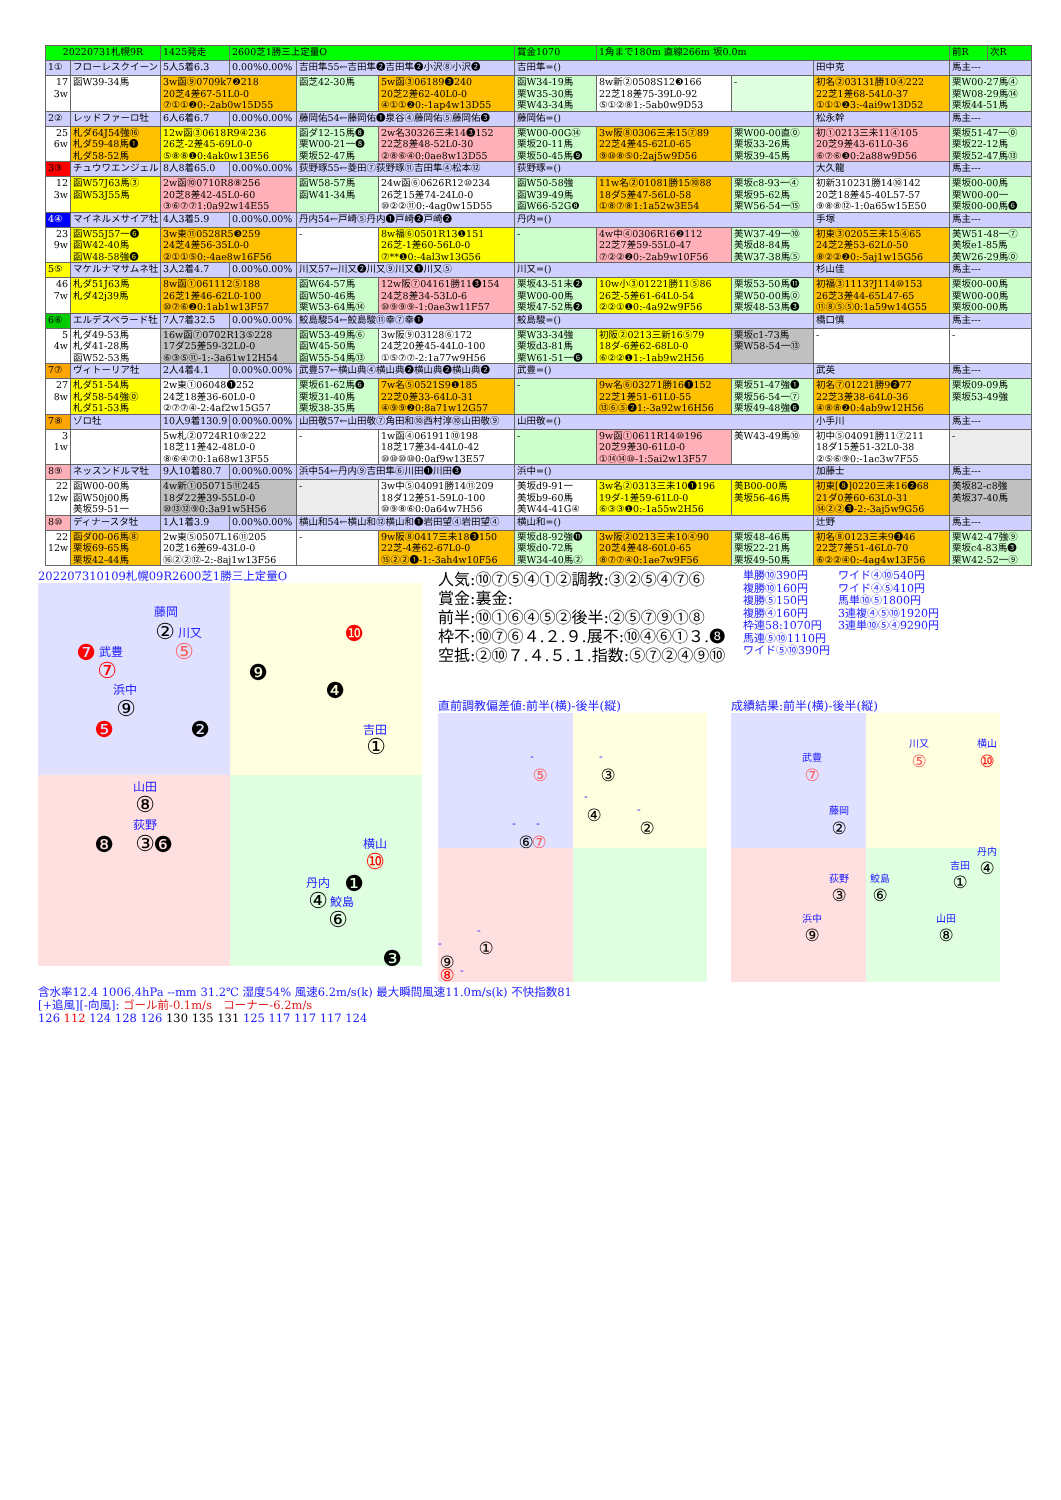| 20220731札幌9R | | 1425発走 | 2600芝1勝三上定量O | | | 賞金1070 | 1角まで180m 直線266m 坂0.0m | | | 前R | 次R |
| 1① | フローレスクイーン | 5人5着6.3 | 0.00%0.00% | 吉田隼55←吉田隼❷吉田隼❷小沢⑧小沢❷ | | 吉田隼=() | | | 田中克 | 馬主--- | |
| 17 3w | 函W39-34馬 | 3w函⑨0709k7❷218 20芝4差67-51L0-0 ⑦①①❷0:-2ab0w15D55 | | 函芝42-30馬 | 5w函③06189❸240 20芝2差62-40L0-0 ④①①❷0:-1ap4w13D55 | 函W34-19馬 栗W35-30馬 栗W43-34馬 | 8w新②0508S12❸166 22芝18差75-39L0-92 ⑤①②⑧1:-5ab0w9D53 | - | 初名②03131勝10④222 22芝1差68-54L0-37 ①①①❷3:-4ai9w13D52 | 栗W00-27馬④ 栗W08-29馬⑭ 栗坂44-51馬 | |
| 2② | レッドファーロ牡 | 6人6着6.7 | 0.00%0.00% | 藤岡佑54←藤岡佑❶泉谷④藤岡佑⑤藤岡佑❸ | | 藤岡佑=() | | | 松永幹 | 馬主--- | |
| 25 6w | 札ダ64J54強⑯ 札ダ59-48馬❶ 札ダ58-52馬 | 12w函③0618R9④236 26芝-2差45-69L0-0 ⑤⑧⑧❶0:4ak0w13E56 | | 函ダ12-15馬❽ 栗W00-21一❽ 栗坂52-47馬 | 2w名30326三未14❸152 22芝8差48-52L0-30 ②⑧⑥④0:0ae8w13D55 | 栗W00-00G⑭ 栗坂20-11馬 栗坂50-45馬❾ | 3w阪⑧0306三未15⑦89 22芝4差45-62L0-65 ⑨⑩⑧⑤0:2aj5w9D56 | 栗W00-00直⓪ 栗坂33-26馬 栗坂39-45馬 | 初①0213三未11④105 20芝9差43-61L0-36 ⑥⑦⑥❸0:2a88w9D56 | 栗坂51-47一⓪ 栗坂22-12馬 栗坂52-47馬⑬ | |
| 3③ | チュウワエンジェル | 8人8着65.0 | 0.00%0.00% | 荻野琢55←菱田⑦荻野琢⑪吉田隼④松本⑫ | | 荻野琢=() | | | 大久龍 | 馬主--- | |
| 12 3w | 函W57J63馬③ 函W53J55馬 | 2w函⑩0710R8⑧256 20芝8差42-45L0-60 ③⑥⑦⑦1:0a92w14E55 | | 函W58-57馬 函W41-34馬 | 24w函⑥0626R12⑩234 26芝15差74-24L0-0 ⑩②②⑪0:-4ag0w15D55 | 函W50-58強 函W39-49馬 函W66-52G❽ | 11w名②01081勝15⑩88 18ダ5差47-56L0-58 ①⑧⑦⑧1:1a52w3E54 | 栗坂c8-93一④ 栗坂95-62馬 栗W56-54一⑮ | 初新310231勝14⑩142 20芝18差45-40L57-57 ⑨⑧⑧⑫-1:0a65w15E50 | 栗坂00-00馬 栗W00-00一 栗坂00-00馬❻ | |
| 4④ | マイネルメサイア牡 | 4人3着5.9 | 0.00%0.00% | 丹内54←戸崎⑤丹内❶戸崎❷戸崎❷ | | 丹内=() | | | 手塚 | 馬主--- | |
| 23 9w | 函W55J57一❻ 函W42-40馬 函W48-58強❻ | 3w東⑪0528R5❸259 24芝4差56-35L0-0 ②①①⑤0:-4ae8w16F56 | | - | 8w福⑥0501R13❶151 26芝-1差60-56L0-0 ⑦**❶0:-4al3w13G56 | - | 4w中④0306R16❷112 22芝7差59-55L0-47 ⑦②②❷0:-2ab9w10F56 | 美W37-49一⑩ 美坂d8-84馬 美W37-38馬⑤ | 初東③0205三未15④65 24芝2差53-62L0-50 ⑧②②❷0:-5aj1w15G56 | 美W51-48一⑦ 美坂e1-85馬 美W26-29馬⓪ | |
| 5⑤ | マケルナマサムネ牡 | 3人2着4.7 | 0.00%0.00% | 川又57←川又❷川又⑨川又❶川又⑤ | | 川又=() | | | 杉山佳 | 馬主--- | |
| 46 7w | 札ダ51J63馬 札ダ42j39馬 | 8w函①061112⑤188 26芝1差46-62L0-100 ⑩⑦⑥❷0:1ab1w13F57 | | 函W64-57馬 函W50-46馬 栗W53-64馬⑭ | 12w阪⑦04161勝11❸154 24芝8差34-53L0-6 ⑩⑨⑨⑨-1:0ae3w11F57 | 栗坂43-51末❷ 栗W00-00馬 栗坂47-52馬❷ | 10w小③01221勝11⑤86 26芝-5差61-64L0-54 ②②①❶0:-4a92w9F56 | 栗坂53-50馬⓫ 栗W50-00馬⓪ 栗坂48-53馬❸ | 初福③1113?J114⑩153 26芝3差44-65L47-65 ⑪⑧⑤⑤0:1a59w14G55 | 栗坂00-00馬 栗W00-00馬 栗坂00-00馬 | |
| 6⑥ | エルデスペラード牡 | 7人7着32.5 | 0.00%0.00% | 鮫島駿54←鮫島駿⑪幸⑦幸❶ | | 鮫島駿=() | | | 橋口慎 | 馬主--- | |
| 5 4w | 札ダ49-53馬 札ダ41-28馬 函W52-53馬 | 16w函⑦0702R13⑤228 17ダ25差59-32L0-0 ⑥③⑤⑪-1:-3a61w12H54 | | 函W53-49馬⑥ 函W45-50馬 函W55-54馬⑬ | 3w阪⑨03128⑥172 24芝20差45-44L0-100 ①⑤⑦⑦-2:1a77w9H56 | 栗W33-34強 栗坂d3-81馬 栗W61-51一❻ | 初阪②0213三新16⑤79 18ダ-6差62-68L0-0 ⑥②②❶1:-1ab9w2H56 | 栗坂c1-73馬 栗W58-54一⑬ | - | - | |
| 7⑦ | ヴィトーリア牡 | 2人4着4.1 | 0.00%0.00% | 武豊57←横山典④横山典❷横山典❷横山典❷ | | 武豊=() | | | 武英 | 馬主--- | |
| 27 8w | 札ダ51-54馬 札ダ58-54強⓪ 札ダ51-53馬 | 2w東①06048❶252 24芝18差36-60L0-0 ②⑦⑦④-2:4af2w15G57 | | 栗坂61-62馬❻ 栗坂31-40馬 栗坂38-35馬 | 7w名⑤0521S9❶185 22芝0差33-64L0-31 ④⑨⑨❷0:8a71w12G57 | - | 9w名⑥03271勝16❶152 22芝1差51-61L0-55 ⑬⑥⑤❷1:-3a92w16H56 | 栗坂51-47強❶ 栗坂56-54一⑦ 栗坂49-48強❻ | 初名⑦01221勝9❷77 22芝3差38-64L0-36 ④⑧⑧❷0:4ab9w12H56 | 栗坂09-09馬 栗坂53-49強 | |
| 7⑧ | ゾロ牡 | 10人9着130.9 | 0.00%0.00% | 山田敬57←山田敬⑦角田和⑩西村淳⑩山田敬⑨ | | 山田敬=() | | | 小手川 | 馬主--- | |
| 3 1w | | 5w札②0724R10⑨222 18芝11差42-48L0-0 ⑧⑥④⑦0:1a68w13F55 | | - | 1w函④061911⑩198 18芝17差34-44L0-42 ⑩⑩⑩⑩0:0af9w13E57 | - | 9w函①0611R14⑩196 20芝9差30-61L0-0 ①⑭⑭⑩-1:5ai2w13F57 | 美W43-49馬⑩ | 初中⑤04091勝11⑦211 18ダ15差51-32L0-38 ②⑤⑥⑨0:-1ac3w7F55 | - | |
| 8⑨ | ネッスンドルマ牡 | 9人10着80.7 | 0.00%0.00% | 浜中54←丹内⑨吉田隼⑥川田❶川田❸ | | 浜中=() | | | 加藤士 | 馬主--- | |
| 22 12w | 函W00-00馬 函W50j00馬 美坂59-51一 | 4w新①050715⑪245 18ダ22差39-55L0-0 ⑩⑬⑫⑨0:3a91w5H56 | | - | 3w中⑤04091勝14⑪209 18ダ12差51-59L0-100 ⑩⑨⑧⑥0:0a64w7H56 | 美坂d9-91一 美坂b9-60馬 美W44-41G④ | 3w名②0313三未10❶196 19ダ-1差59-61L0-0 ⑥③③❶0:-1a55w2H56 | 美B00-00馬 美坂56-46馬 | 初東[❽]0220三未16❷68 21ダ0差60-63L0-31 ⑭②②❸-2:-3aj5w9G56 | 美坂82-c8強 美坂37-40馬 | |
| 8⑩ | ディナースタ牡 | 1人1着3.9 | 0.00%0.00% | 横山和54←横山和⑫横山和❶岩田望④岩田望④ | | 横山和=() | | | 辻野 | 馬主--- | |
| 22 12w | 函ダ00-06馬⑧ 栗坂69-65馬 栗坂42-44馬 | 2w東⑤0507L16⑪205 20芝16差69-43L0-0 ⑯②②⑫-2:-8aj1w13F56 | | - | 9w阪⑧0417三未18❸150 22芝-4差62-67L0-0 ⑮②②❶-1:-3ah4w10F56 | 栗坂d8-92強⓫ 栗坂d0-72馬 栗W34-40馬② | 3w阪②0213三未10④90 20芝4差48-60L0-65 ⑧⑦⑦④0:1ae7w9F56 | 栗坂48-46馬 栗坂22-21馬 栗坂49-50馬 | 初名⑧0123三未9❸46 22芝7差51-46L0-70 ⑥②②④0:-4ag4w13F56 | 栗W42-47強⑨ 栗坂c4-83馬❸ 栗W42-52一⑨ | |
202207310109札幌09R2600芝1勝三上定量O
藤岡
川又
武豊
浜中
吉田
山田
荻野
横山
丹内
鮫島
②
⑤
❼
⑦
⑨
❺
❷
❿
❾
❹
①
⑧
③
❻
❽
⑩
❶
④
⑥
❸
人気:⑩⑦⑤④①②調教:③②⑤④⑦⑥
賞金:裏金:
前半:⑩①⑥④⑤②後半:②⑤⑦⑨①⑧
枠不:⑩⑦⑥４.２.９.展不:⑩④⑥①３.❽
空抵:②⑩７.４.５.１.指数:⑤⑦②④⑨⑩
単勝⑩390円
複勝⑩160円
複勝⑤150円
複勝④160円
枠連58:1070円
馬連⑤⑩1110円
ワイド⑤⑩390円
ワイド④⑩540円
ワイド④⑤410円
馬単⑩⑤1800円
3連複④⑤⑩1920円
3連単⑩⑤④9290円
直前調教偏差値:前半(横)-後半(縦)
-
-
-
-
-
-
-
-
-
⑤
③
④
②
⑥
⑦
①
⑨
⑧
成績結果:前半(横)-後半(縦)
武豊
川又
横山
藤岡
丹内
吉田
荻野
鮫島
浜中
山田
⑦
⑤
⑩
②
④
①
③
⑥
⑨
⑧
含水率12.4 1006.4hPa --mm 31.2℃ 湿度54% 風速6.2m/s(k) 最大瞬間風速11.0m/s(k) 不快指数81
[+追風][-向風]: ゴール前-0.1m/s　コーナー-6.2m/s
126 112 124 128 126 130 135 131 125 117 117 117 124